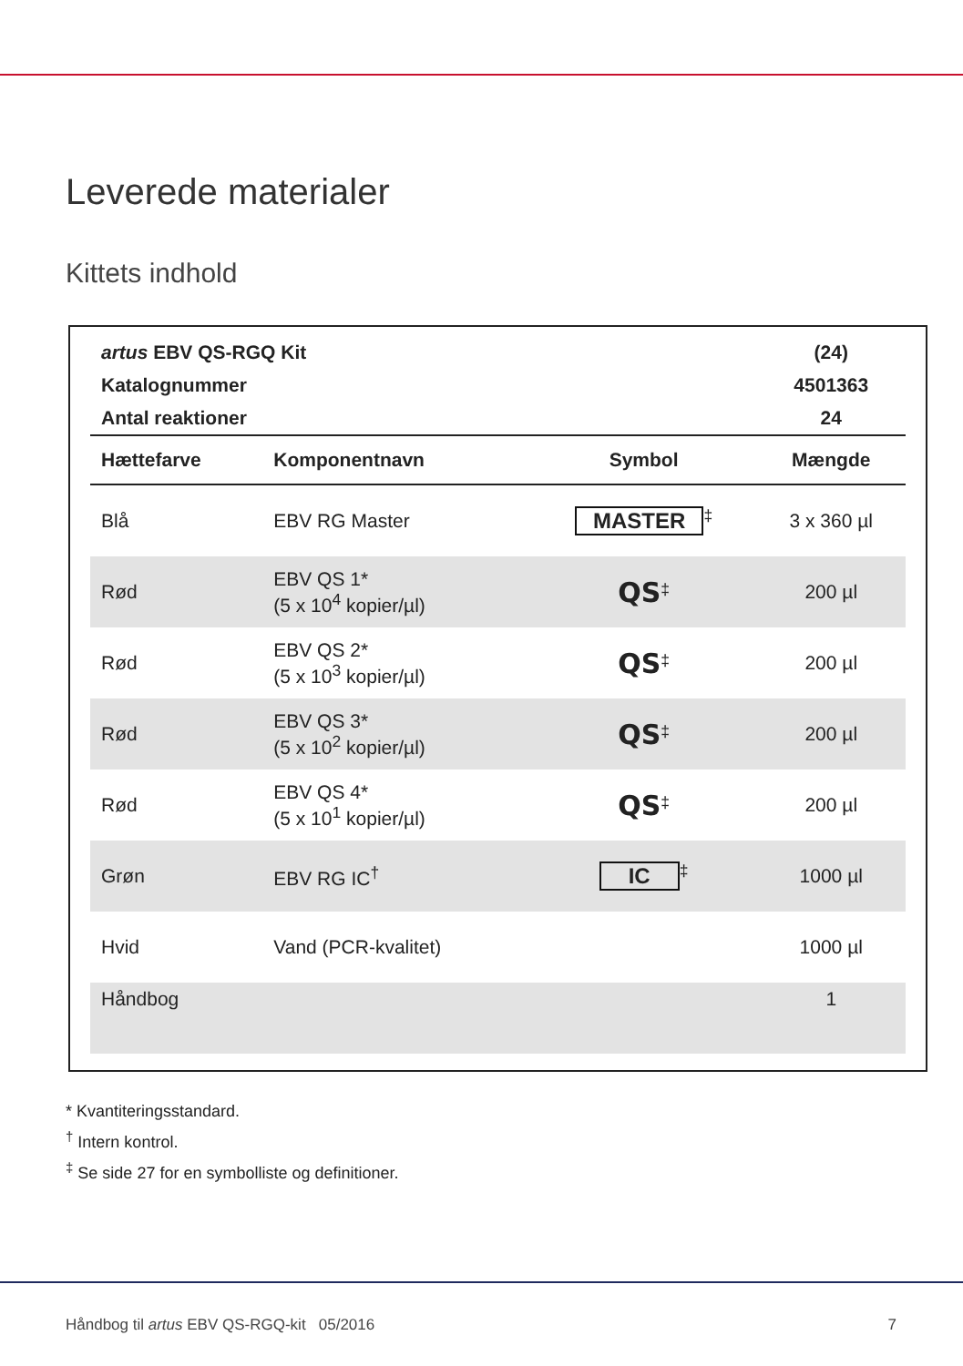Leverede materialer
Kittets indhold
| artus EBV QS-RGQ Kit | | | (24) |
| Katalognummer | | | 4501363 |
| Antal reaktioner | | | 24 |
| Hættefarve | Komponentnavn | Symbol | Mængde |
| Blå | EBV RG Master | MASTER<sup>‡</sup> | 3 x 360 µl |
| Rød | EBV QS 1* (5 x 10<sup>4</sup> kopier/µl) | QS<sup>‡</sup> | 200 µl |
| Rød | EBV QS 2* (5 x 10<sup>3</sup> kopier/µl) | QS<sup>‡</sup> | 200 µl |
| Rød | EBV QS 3* (5 x 10<sup>2</sup> kopier/µl) | QS<sup>‡</sup> | 200 µl |
| Rød | EBV QS 4* (5 x 10<sup>1</sup> kopier/µl) | QS<sup>‡</sup> | 200 µl |
| Grøn | EBV RG IC<sup>†</sup> | IC<sup>‡</sup> | 1000 µl |
| Hvid | Vand (PCR-kvalitet) | | 1000 µl |
| Håndbog | | | 1 |
* Kvantiteringsstandard.
<sup>†</sup> Intern kontrol.
<sup>‡</sup> Se side 27 for en symbolliste og definitioner.
Håndbog til artus EBV QS-RGQ-kit 05/2016 7